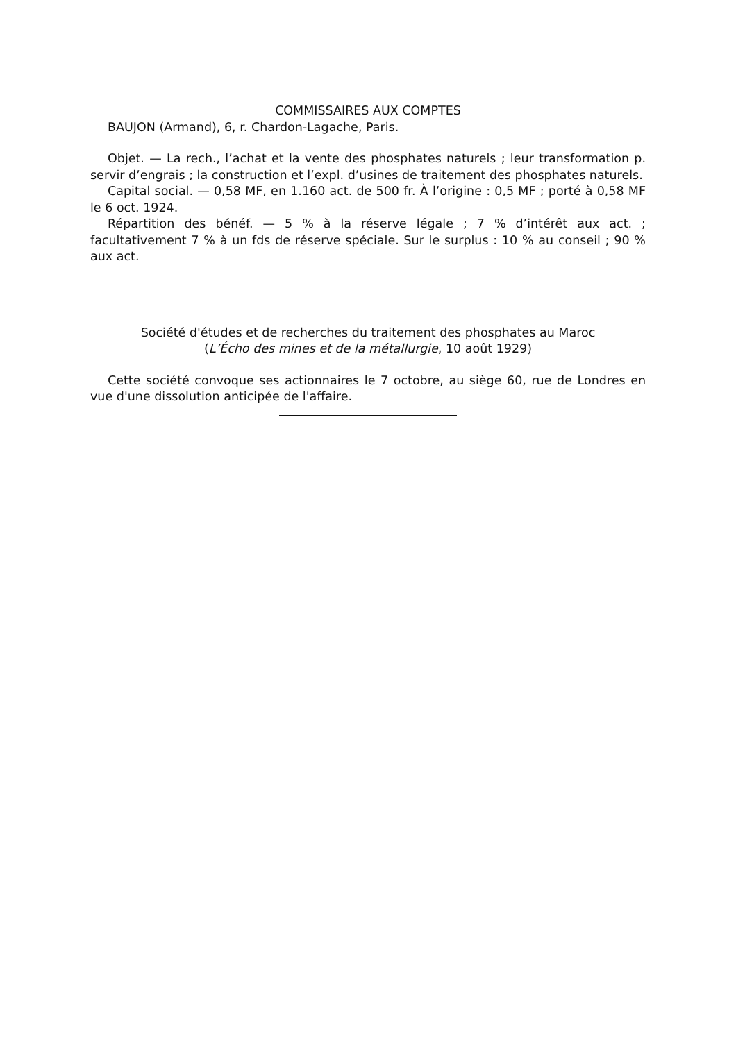COMMISSAIRES AUX COMPTES
BAUJON (Armand), 6, r. Chardon-Lagache, Paris.
Objet. — La rech., l’achat et la vente des phosphates naturels ; leur transformation p. servir d’engrais ; la construction et l’expl. d’usines de traitement des phosphates naturels.
Capital social. — 0,58 MF, en 1.160 act. de 500 fr. À l’origine : 0,5 MF ; porté à 0,58 MF le 6 oct. 1924.
Répartition des bénéf. — 5 % à la réserve légale ; 7 % d’intérêt aux act. ; facultativement 7 % à un fds de réserve spéciale. Sur le surplus : 10 % au conseil ; 90 % aux act.
Société d'études et de recherches du traitement des phosphates au Maroc
(L’Écho des mines et de la métallurgie, 10 août 1929)
Cette société convoque ses actionnaires le 7 octobre, au siège 60, rue de Londres en vue d'une dissolution anticipée de l'affaire.